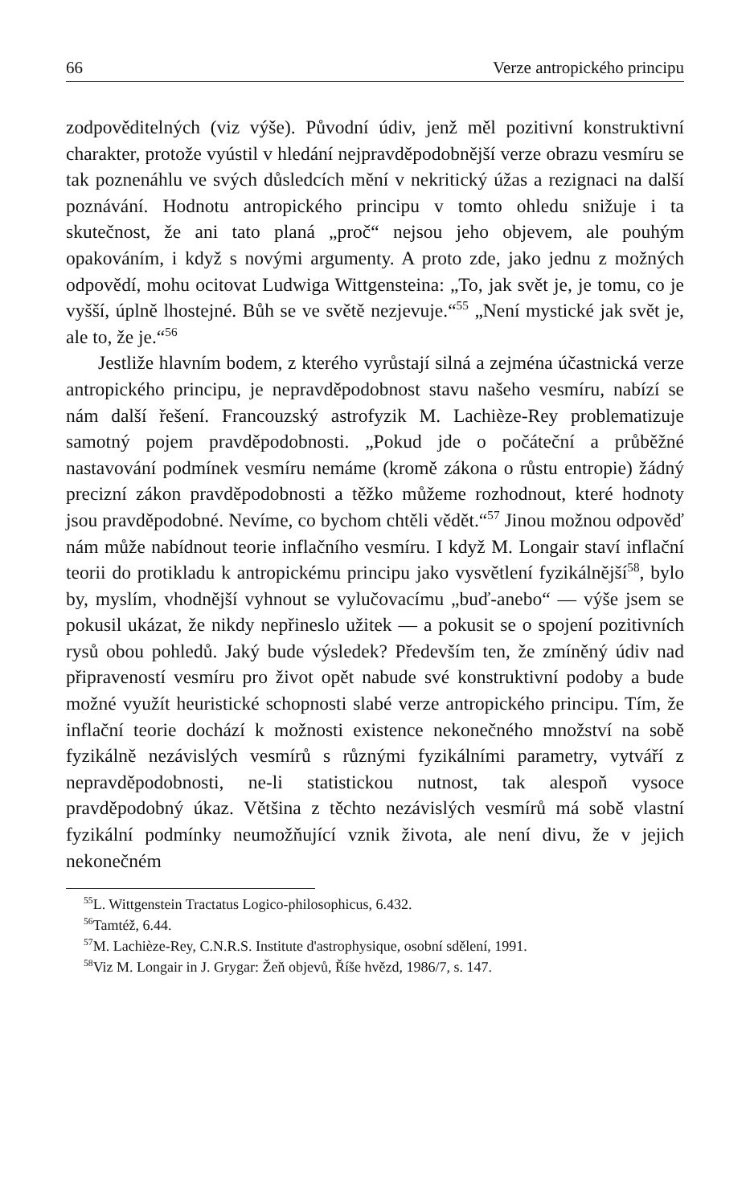66 Verze antropického principu
zodpověditelných (viz výše). Původní údiv, jenž měl pozitivní konstruktivní charakter, protože vyústil v hledání nejpravděpodobnější verze obrazu vesmíru se tak poznenáhlu ve svých důsledcích mění v nekritický úžas a rezignaci na další poznávání. Hodnotu antropického principu v tomto ohledu snižuje i ta skutečnost, že ani tato planá „proč“ nejsou jeho objevem, ale pouhým opakováním, i když s novými argumenty. A proto zde, jako jednu z možných odpovědí, mohu ocitovat Ludwiga Wittgensteina: „To, jak svět je, je tomu, co je vyšší, úplně lhostejné. Bůh se ve světě nezjevuje.“<sup>55</sup> „Není mystické jak svět je, ale to, že je.“<sup>56</sup>
Jestliže hlavním bodem, z kterého vyrůstají silná a zejména účastnická verze antropického principu, je nepravděpodobnost stavu našeho vesmíru, nabízí se nám další řešení. Francouzský astrofyzik M. Lachièze-Rey problematizuje samotný pojem pravděpodobnosti. „Pokud jde o počáteční a průběžné nastavování podmínek vesmíru nemáme (kromě zákona o růstu entropie) žádný precizní zákon pravděpodobnosti a těžko můžeme rozhodnout, které hodnoty jsou pravděpodobné. Nevíme, co bychom chtěli vědět.“<sup>57</sup> Jinou možnou odpověď nám může nabídnout teorie inflačního vesmíru. I když M. Longair staví inflační teorii do protikladu k antropickému principu jako vysvětlení fyzikálnější<sup>58</sup>, bylo by, myslím, vhodnější vyhnout se vylučovacímu „buď-anebo“ — výše jsem se pokusil ukázat, že nikdy nepřineslo užitek — a pokusit se o spojení pozitivních rysů obou pohledů. Jaký bude výsledek? Především ten, že zmíněný údiv nad připraveností vesmíru pro život opět nabude své konstruktivní podoby a bude možné využít heuristické schopnosti slabé verze antropického principu. Tím, že inflační teorie dochází k možnosti existence nekonečného množství na sobě fyzikálně nezávislých vesmírů s různými fyzikálními parametry, vytváří z nepravděpodobnosti, ne-li statistickou nutnost, tak alespoň vysoce pravděpodobný úkaz. Většina z těchto nezávislých vesmírů má sobě vlastní fyzikální podmínky neumožňující vznik života, ale není divu, že v jejich nekonečném
<sup>55</sup> L. Wittgenstein Tractatus Logico-philosophicus, 6.432.
<sup>56</sup> Tamtéž, 6.44.
<sup>57</sup> M. Lachièze-Rey, C.N.R.S. Institute d'astrophysique, osobní sdělení, 1991.
<sup>58</sup> Viz M. Longair in J. Grygar: Žeň objevů, Říše hvězd, 1986/7, s. 147.